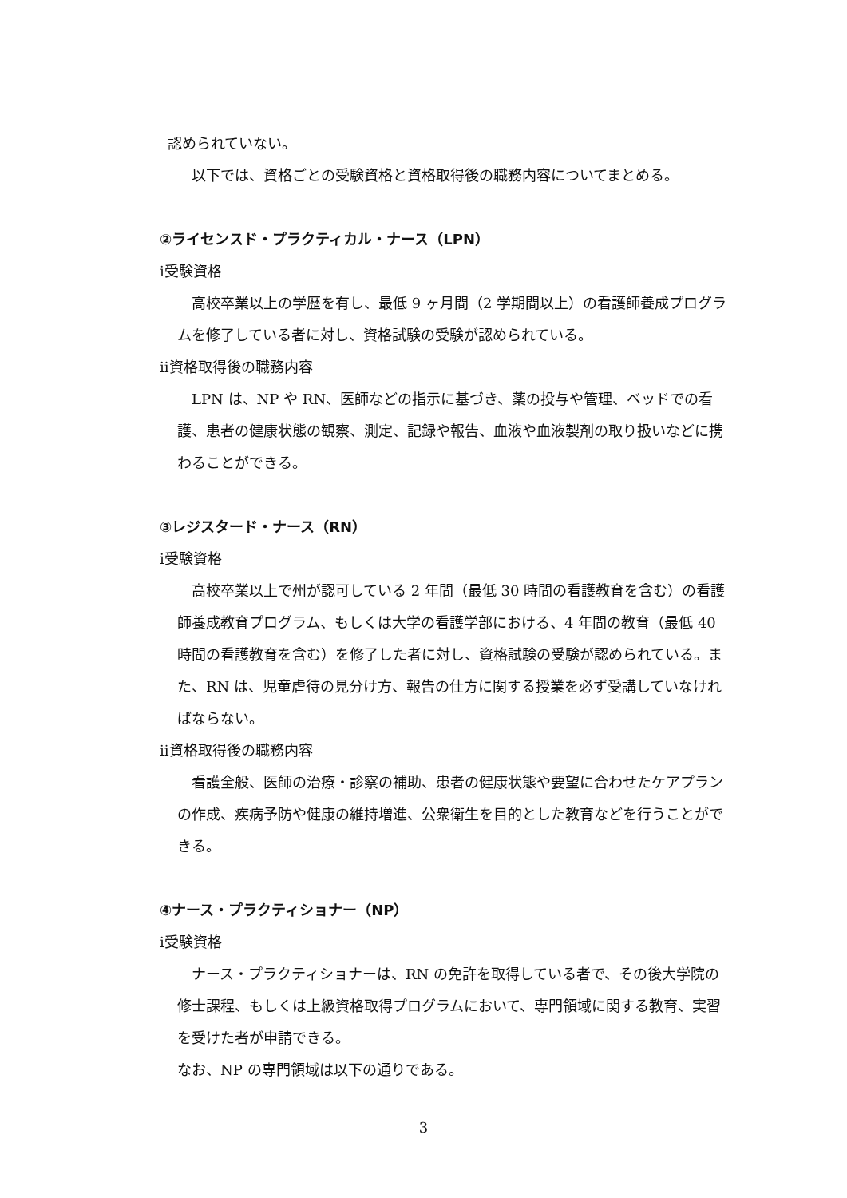認められていない。
以下では、資格ごとの受験資格と資格取得後の職務内容についてまとめる。
②ライセンスド・プラクティカル・ナース（LPN）
ⅰ受験資格
高校卒業以上の学歴を有し、最低 9 ヶ月間（2 学期間以上）の看護師養成プログラムを修了している者に対し、資格試験の受験が認められている。
ⅱ資格取得後の職務内容
LPN は、NP や RN、医師などの指示に基づき、薬の投与や管理、ベッドでの看護、患者の健康状態の観察、測定、記録や報告、血液や血液製剤の取り扱いなどに携わることができる。
③レジスタード・ナース（RN）
ⅰ受験資格
高校卒業以上で州が認可している 2 年間（最低 30 時間の看護教育を含む）の看護師養成教育プログラム、もしくは大学の看護学部における、4 年間の教育（最低 40 時間の看護教育を含む）を修了した者に対し、資格試験の受験が認められている。また、RN は、児童虐待の見分け方、報告の仕方に関する授業を必ず受講していなければならない。
ⅱ資格取得後の職務内容
看護全般、医師の治療・診察の補助、患者の健康状態や要望に合わせたケアプランの作成、疾病予防や健康の維持増進、公衆衛生を目的とした教育などを行うことができる。
④ナース・プラクティショナー（NP）
ⅰ受験資格
ナース・プラクティショナーは、RN の免許を取得している者で、その後大学院の修士課程、もしくは上級資格取得プログラムにおいて、専門領域に関する教育、実習を受けた者が申請できる。
なお、NP の専門領域は以下の通りである。
3